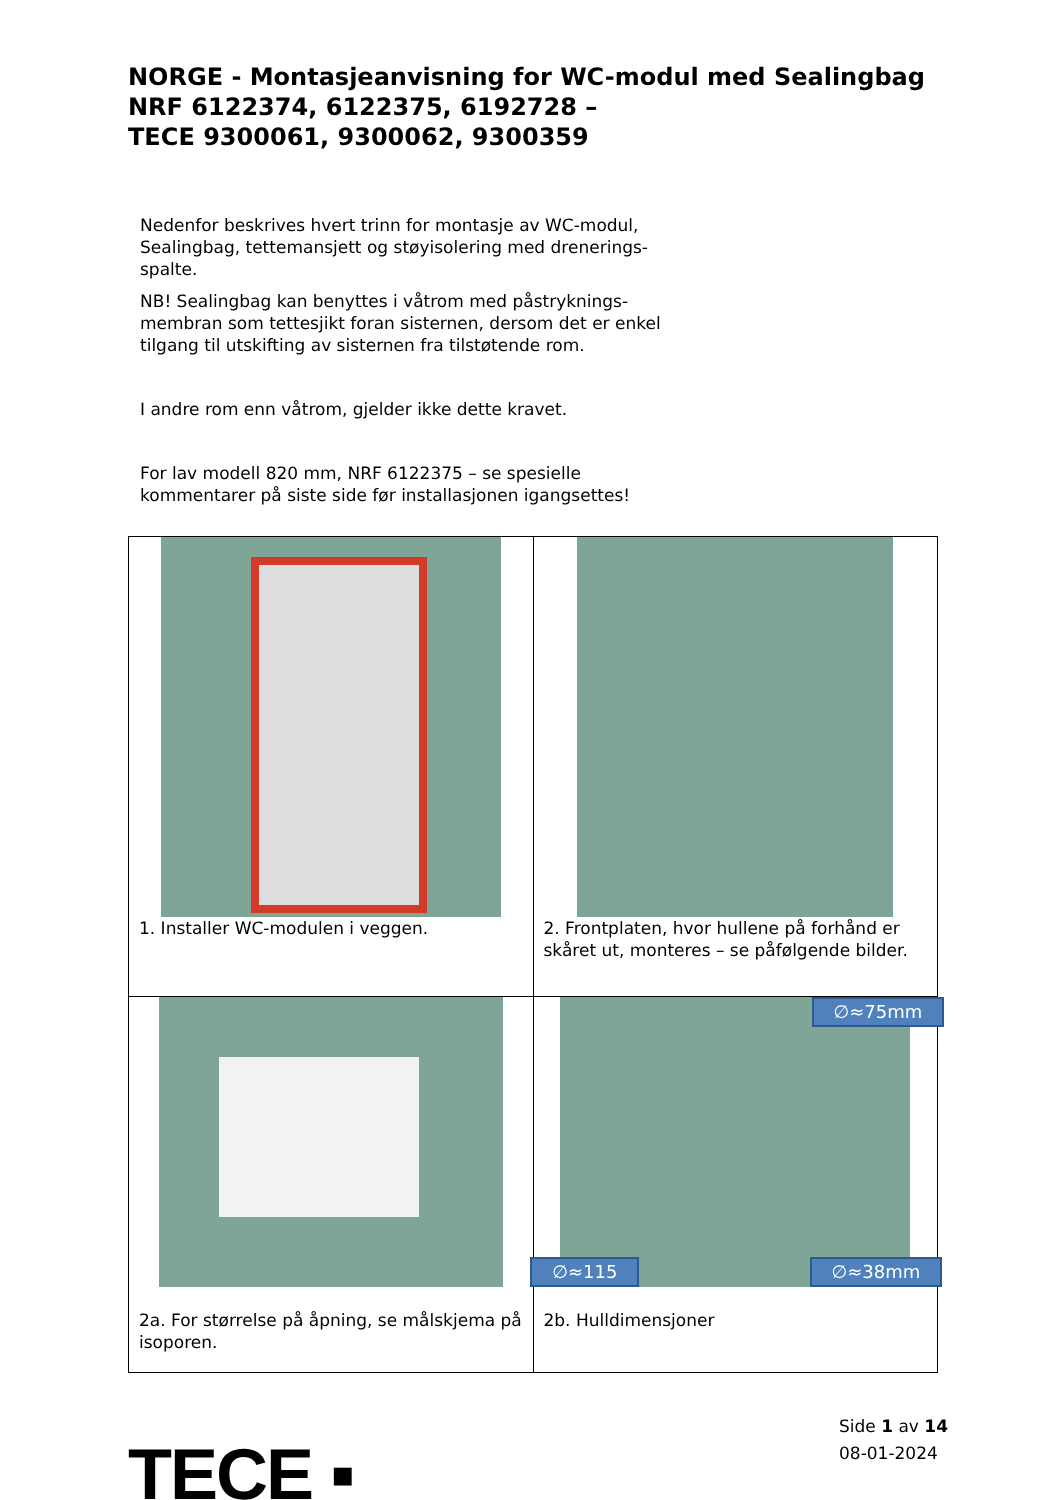NORGE - Montasjeanvisning for WC-modul med Sealingbag
NRF 6122374, 6122375, 6192728 –
TECE 9300061, 9300062, 9300359
Nedenfor beskrives hvert trinn for montasje av WC-modul, Sealingbag, tettemansjett og støyisolering med drenerings-spalte.
NB! Sealingbag kan benyttes i våtrom med påstryknings-membran som tettesjikt foran sisternen, dersom det er enkel tilgang til utskifting av sisternen fra tilstøtende rom.
I andre rom enn våtrom, gjelder ikke dette kravet.
For lav modell 820 mm, NRF 6122375 – se spesielle kommentarer på siste side før installasjonen igangsettes!
| 1. Installer WC-modulen i veggen. | 2. Frontplaten, hvor hullene på forhånd er skåret ut, monteres – se påfølgende bilder. |
| 2a. For størrelse på åpning, se målskjema på isoporen. | ∅≈75mm ∅≈115 ∅≈38mm 2b. Hulldimensjoner |
TECE ▪
Side 1 av 14
08-01-2024